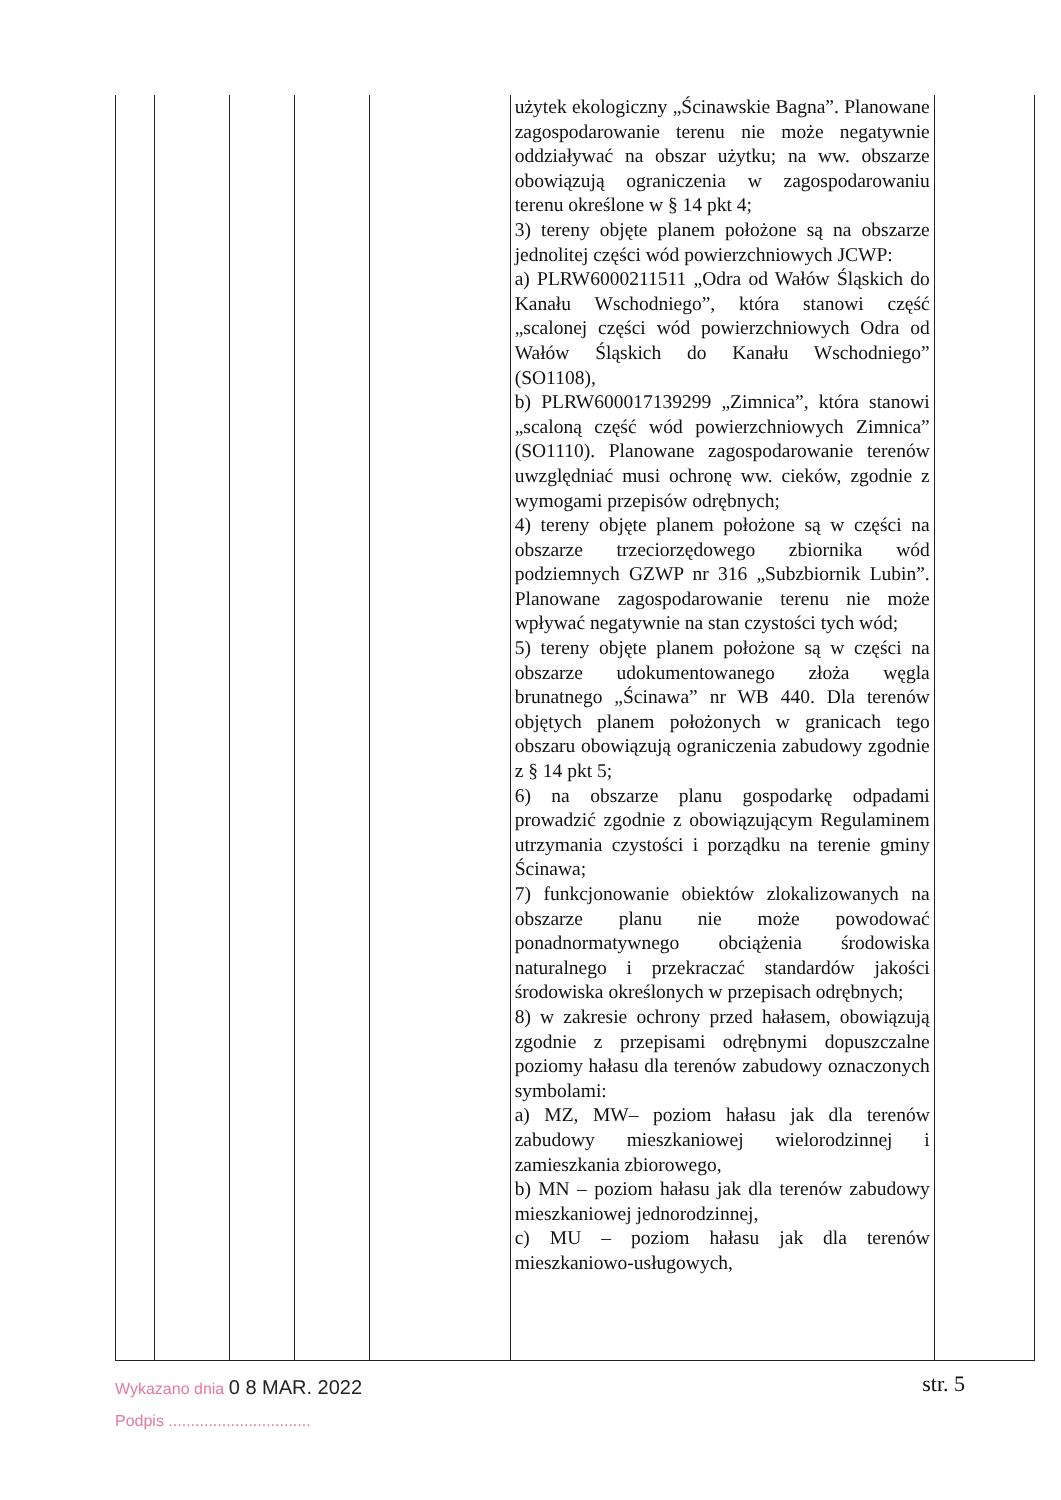| | | | | | użytek ekologiczny „Ścinawskie Bagna”. Planowane zagospodarowanie terenu nie może negatywnie oddziaływać na obszar użytku; na ww. obszarze obowiązują ograniczenia w zagospodarowaniu terenu określone w § 14 pkt 4; 3) tereny objęte planem położone są na obszarze jednolitej części wód powierzchniowych JCWP: a) PLRW6000211511 „Odra od Wałów Śląskich do Kanału Wschodniego”, która stanowi część „scalonej części wód powierzchniowych Odra od Wałów Śląskich do Kanału Wschodniego” (SO1108), b) PLRW600017139299 „Zimnica”, która stanowi „scaloną część wód powierzchniowych Zimnica” (SO1110). Planowane zagospodarowanie terenów uwzględniać musi ochronę ww. cieków, zgodnie z wymogami przepisów odrębnych; 4) tereny objęte planem położone są w części na obszarze trzeciorzędowego zbiornika wód podziemnych GZWP nr 316 „Subzbiornik Lubin”. Planowane zagospodarowanie terenu nie może wpływać negatywnie na stan czystości tych wód; 5) tereny objęte planem położone są w części na obszarze udokumentowanego złoża węgla brunatnego „Ścinawa” nr WB 440. Dla terenów objętych planem położonych w granicach tego obszaru obowiązują ograniczenia zabudowy zgodnie z § 14 pkt 5; 6) na obszarze planu gospodarkę odpadami prowadzić zgodnie z obowiązującym Regulaminem utrzymania czystości i porządku na terenie gminy Ścinawa; 7) funkcjonowanie obiektów zlokalizowanych na obszarze planu nie może powodować ponadnormatywnego obciążenia środowiska naturalnego i przekraczać standardów jakości środowiska określonych w przepisach odrębnych; 8) w zakresie ochrony przed hałasem, obowiązują zgodnie z przepisami odrębnymi dopuszczalne poziomy hałasu dla terenów zabudowy oznaczonych symbolami: a) MZ, MW– poziom hałasu jak dla terenów zabudowy mieszkaniowej wielorodzinnej i zamieszkania zbiorowego, b) MN – poziom hałasu jak dla terenów zabudowy mieszkaniowej jednorodzinnej, c) MU – poziom hałasu jak dla terenów mieszkaniowo-usługowych, | |
Wykazano dnia 0 8 MAR. 2022
Podpis ................................
str. 5